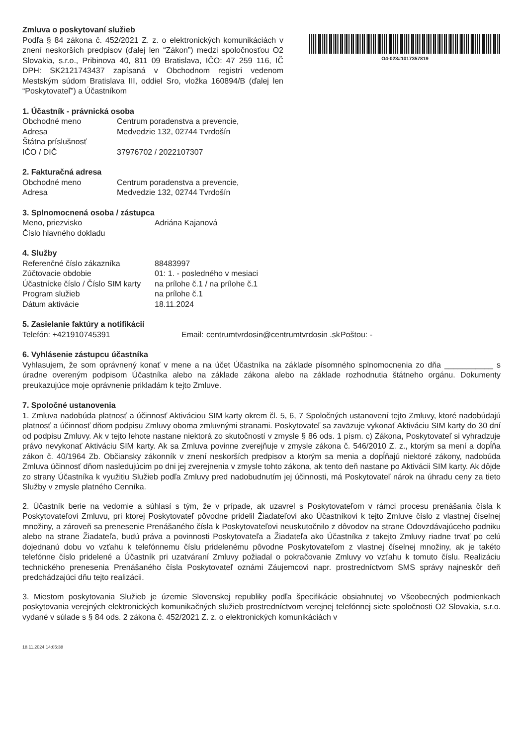Zmluva o poskytovaní služieb
Podľa § 84 zákona č. 452/2021 Z. z. o elektronických komunikáciách v znení neskorších predpisov (ďalej len “Zákon”) medzi spoločnosťou O2 Slovakia, s.r.o., Pribinova 40, 811 09 Bratislava, IČO: 47 259 116, IČ DPH: SK2121743437 zapísaná v Obchodnom registri vedenom Mestským súdom Bratislava III, oddiel Sro, vložka 160894/B (ďalej len “Poskytovateľ”) a Účastníkom
O4-023#1017357819
1. Účastník - právnická osoba
Obchodné meno Centrum poradenstva a prevencie,
Adresa Medvedzie 132, 02744 Tvrdošín
Štátna príslušnosť
IČO / DIČ 37976702 / 2022107307
2. Fakturačná adresa
Obchodné meno Centrum poradenstva a prevencie,
Adresa Medvedzie 132, 02744 Tvrdošín
3. Splnomocnená osoba / zástupca
Meno, priezvisko Adriána Kajanová
Číslo hlavného dokladu
4. Služby
Referenčné číslo zákazníka 88483997
Zúčtovacie obdobie 01: 1. - posledného v mesiaci
Účastnícke číslo / Číslo SIM karty
na prílohe č.1 / na prílohe č.1
Program služieb na prílohe č.1
Dátum aktivácie 18.11.2024
5. Zasielanie faktúry a notifikácií
Telefón: +421910745391 Email:
centrumtvrdosin@centrumtvrdosin .sk
Poštou: -
6. Vyhlásenie zástupcu účastníka
Vyhlasujem, že som oprávnený konať v mene a na účet Účastníka na základe písomného splnomocnenia zo dňa ___________ s úradne overeným podpisom Účastníka alebo na základe zákona alebo na základe rozhodnutia štátneho orgánu. Dokumenty preukazujúce moje oprávnenie prikladám k tejto Zmluve.
7. Spoločné ustanovenia
1. Zmluva nadobúda platnosť a účinnosť Aktiváciou SIM karty okrem čl. 5, 6, 7 Spoločných ustanovení tejto Zmluvy, ktoré nadobúdajú platnosť a účinnosť dňom podpisu Zmluvy oboma zmluvnými stranami. Poskytovateľ sa zaväzuje vykonať Aktiváciu SIM karty do 30 dní od podpisu Zmluvy. Ak v tejto lehote nastane niektorá zo skutočností v zmysle § 86 ods. 1 písm. c) Zákona, Poskytovateľ si vyhradzuje právo nevykonať Aktiváciu SIM karty. Ak sa Zmluva povinne zverejňuje v zmysle zákona č. 546/2010 Z. z., ktorým sa mení a dopĺňa zákon č. 40/1964 Zb. Občiansky zákonník v znení neskorších predpisov a ktorým sa menia a dopĺňajú niektoré zákony, nadobúda Zmluva účinnosť dňom nasledujúcim po dni jej zverejnenia v zmysle tohto zákona, ak tento deň nastane po Aktivácii SIM karty. Ak dôjde zo strany Účastníka k využitiu Služieb podľa Zmluvy pred nadobudnutím jej účinnosti, má Poskytovateľ nárok na úhradu ceny za tieto Služby v zmysle platného Cenníka.
2. Účastník berie na vedomie a súhlasí s tým, že v prípade, ak uzavrel s Poskytovateľom v rámci procesu prenášania čísla k Poskytovateľovi Zmluvu, pri ktorej Poskytovateľ pôvodne pridelil Žiadateľovi ako Účastníkovi k tejto Zmluve číslo z vlastnej číselnej množiny, a zároveň sa prenesenie Prenášaného čísla k Poskytovateľovi neuskutočnilo z dôvodov na strane Odovzdávajúceho podniku alebo na strane Žiadateľa, budú práva a povinnosti Poskytovateľa a Žiadateľa ako Účastníka z takejto Zmluvy riadne trvať po celú dojednanú dobu vo vzťahu k telefónnemu číslu pridelenému pôvodne Poskytovateľom z vlastnej číselnej množiny, ak je takéto telefónne číslo pridelené a Účastník pri uzatváraní Zmluvy požiadal o pokračovanie Zmluvy vo vzťahu k tomuto číslu. Realizáciu technického prenesenia Prenášaného čísla Poskytovateľ oznámi Záujemcovi napr. prostredníctvom SMS správy najneskôr deň predchádzajúci dňu tejto realizácii.
3. Miestom poskytovania Služieb je územie Slovenskej republiky podľa špecifikácie obsiahnutej vo Všeobecných podmienkach poskytovania verejných elektronických komunikačných služieb prostredníctvom verejnej telefónnej siete spoločnosti O2 Slovakia, s.r.o. vydané v súlade s § 84 ods. 2 zákona č. 452/2021 Z. z. o elektronických komunikáciách v
18.11.2024 14:05:38